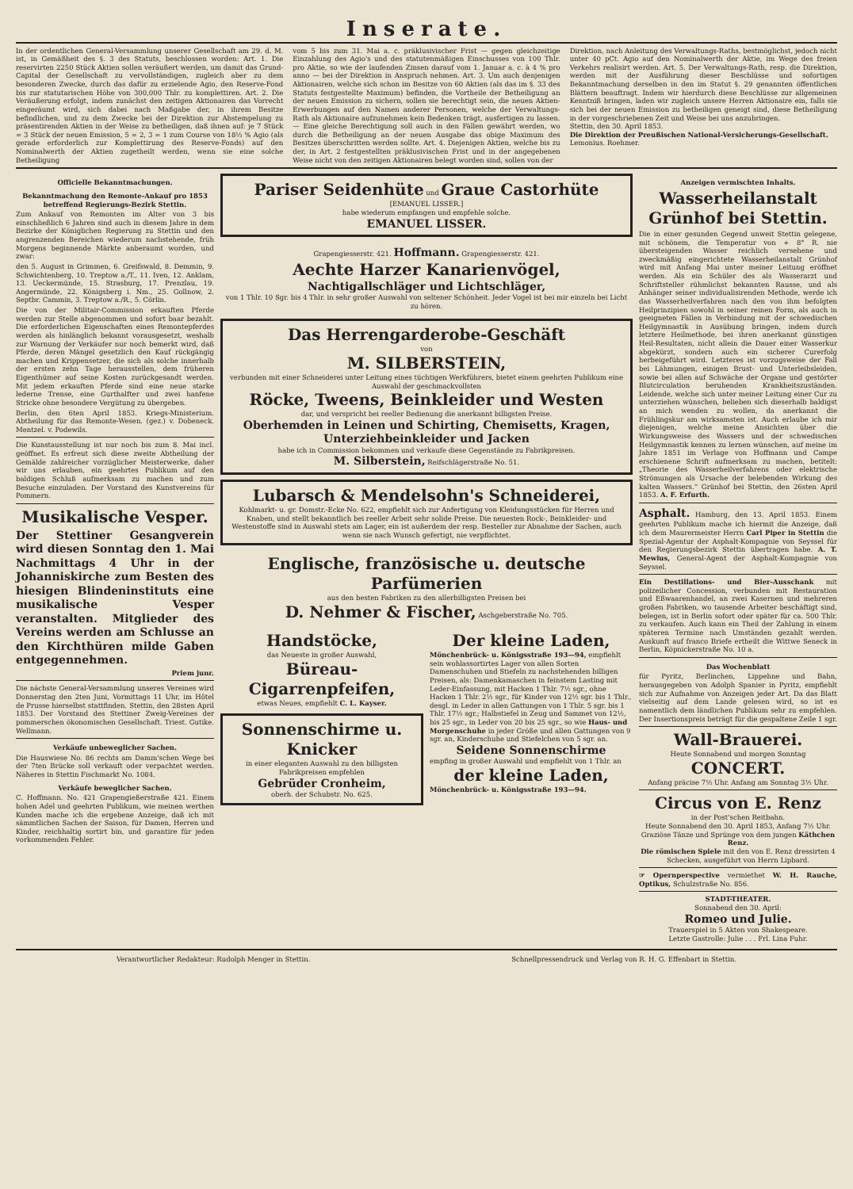Inserate.
In der ordentlichen General-Versammlung unserer Gesellschaft am 29. d. M. ist, in Gemäßheit des §. 3 des Statuts, beschlossen worden: Art. 1. Die reservirten 2250 Stück Aktien sollen veräußert werden, um damit das Grund-Capital der Gesellschaft zu vervollständigen, zugleich aber zu dem besonderen Zwecke, durch das dafür zu erzielende Agio, den Reserve-Fond bis zur statutarischen Höhe von 300,000 Thlr. zu komplettiren. Art. 2. Die Veräußerung erfolgt, indem zunächst den zeitigen Aktionairen das Vorrecht eingeräumt wird, sich dabei nach Maßgabe der, in ihrem Besitze befindlichen, und zu dem Zwecke bei der Direktion zur Abstempelung zu präsentirenden Aktien in der Weise zu betheiligen, daß ihnen auf: je 7 Stück = 3 Stück der neuen Emission, 5 = 2, 3 = 1 zum Course von 18⅓ % Agio (als gerade erforderlich zur Komplettirung des Reserve-Fonds) auf den Nominalwerth der Aktien zugetheilt werden, wenn sie eine solche Betheiligung
vom 5 bis zum 31. Mai a. c. präklusivischer Frist — gegen gleichzeitige Einzahlung des Agio's und des statutenmäßigen Einschusses von 100 Thlr. pro Aktie, so wie der laufenden Zinsen darauf vom 1. Januar a. c. à 4 % pro anno — bei der Direktion in Anspruch nehmen. Art. 3. Um auch denjenigen Aktionairen, welche sich schon im Besitze von 60 Aktien (als das im §. 33 des Statuts festgestellte Maximum) befinden, die Vortheile der Betheiligung an der neuen Emission zu sichern, sollen sie berechtigt sein, die neuen Aktien-Erwerbungen auf den Namen anderer Personen, welche der Verwaltungs-Rath als Aktionaire aufzunehmen kein Bedenken trägt, ausfertigen zu lassen. — Eine gleiche Berechtigung soll auch in den Fällen gewährt werden, wo durch die Betheiligung an der neuen Ausgabe das obige Maximum des Besitzes überschritten werden sollte. Art. 4. Diejenigen Aktien, welche bis zu der, in Art. 2 festgestellten präklusivischen Frist und in der angegebenen Weise nicht von den zeitigen Aktionairen belegt worden sind, sollen von der
Direktion, nach Anleitung des Verwaltungs-Raths, bestmöglichst, jedoch nicht unter 40 pCt. Agio auf den Nominalwerth der Aktie, im Wege des freien Verkehrs realisirt werden. Art. 5. Der Verwaltungs-Rath, resp. die Direktion, werden mit der Ausführung dieser Beschlüsse und sofortigen Bekanntmachung derselben in den im Statut §. 29 genannten öffentlichen Blättern beauftragt. Indem wir hierdurch diese Beschlüsse zur allgemeinen Kenntniß bringen, laden wir zugleich unsere Herren Aktionaire ein, falls sie sich bei der neuen Emission zu betheiligen geneigt sind, diese Betheiligung in der vorgeschriebenen Zeit und Weise bei uns anzubringen.
Stettin, den 30. April 1853.
Die Direktion der Preußischen National-Versicherungs-Gesellschaft.
Lemonius. Roehmer.
Officielle Bekanntmachungen.
Bekanntmachung den Remonte-Ankauf pro 1853 betreffend Regierungs-Bezirk Stettin.
Zum Ankauf von Remonten im Alter von 3 bis einschließlich 6 Jahren sind auch in diesem Jahre in dem Bezirke der Königlichen Regierung zu Stettin und den angrenzenden Bereichen wiederum nachstehende, früh Morgens beginnende Märkte anberaumt worden, und zwar:
den 5. August in Grimmen, 6. Greifswald, 8. Demmin, 9. Schwichtenberg, 10. Treptow a./T., 11. Iven, 12. Anklam, 13. Ueckermünde, 15. Strasburg, 17. Prenzlau, 19. Angermünde, 22. Königsberg i. Nm., 25. Gollnow, 2. Septbr. Cammin, 3. Treptow a./R., 5. Cörlin.
Die von der Militair-Commission erkauften Pferde werden zur Stelle abgenommen und sofort baar bezahlt. Die erforderlichen Eigenschaften eines Remontepferdes werden als hinlänglich bekannt vorausgesetzt, weshalb zur Warnung der Verkäufer nur noch bemerkt wird, daß Pferde, deren Mängel gesetzlich den Kauf rückgängig machen und Krippensetzer, die sich als solche innerhalb der ersten zehn Tage herausstellen, dem früheren Eigenthümer auf seine Kosten zurückgesandt werden. Mit jedem erkauften Pferde sind eine neue starke lederne Trense, eine Gurthalfter und zwei hanfene Stricke ohne besondere Vergütung zu übergeben.
Berlin, den 6ten April 1853. Kriegs-Ministerium. Abtheilung für das Remonte-Wesen. (gez.) v. Dobeneck. Mentzel. v. Podewils.
Die Kunstausstellung ist nur noch bis zum 8. Mai incl. geöffnet. Es erfreut sich diese zweite Abtheilung der Gemälde zahlreicher vorzüglicher Meisterwerke, daher wir uns erlauben, ein geehrtes Publikum auf den baldigen Schluß aufmerksam zu machen und zum Besuche einzuladen. Der Vorstand des Kunstvereins für Pommern.
Musikalische Vesper.
Der Stettiner Gesangverein wird diesen Sonntag den 1. Mai Nachmittags 4 Uhr in der Johanniskirche zum Besten des hiesigen Blindeninstituts eine musikalische Vesper veranstalten. Mitglieder des Vereins werden am Schlusse an den Kirchthüren milde Gaben entgegennehmen.
Priem junr.
Die nächste General-Versammlung unseres Vereines wird Donnerstag den 2ten Juni, Vormittags 11 Uhr, im Hôtel de Prusse hierselbst stattfinden. Stettin, den 28sten April 1853. Der Vorstand des Stettiner Zweig-Vereines der pommerschen ökonomischen Gesellschaft. Triest. Gutike. Wellmann.
Verkäufe unbeweglicher Sachen.
Die Hauswiese No. 86 rechts am Damm'schen Wege bei der 7ten Brücke soll verkauft oder verpachtet werden. Näheres in Stettin Fischmarkt No. 1084.
Verkäufe beweglicher Sachen.
C. Hoffmann. No. 421 Grapengießerstraße 421. Einem hohen Adel und geehrten Publikum, wie meinen werthen Kunden mache ich die ergebene Anzeige, daß ich mit sämmtlichen Sachen der Saison, für Damen, Herren und Kinder, reichhaltig sortirt bin, und garantire für jeden vorkommenden Fehler.
Pariser Seidenhüte und Graue Castorhüte
[EMANUEL LISSER.]
habe wiederum empfangen und empfehle solche.
EMANUEL LISSER.
Grapengiesserstr. 421. Hoffmann. Grapengiesserstr. 421.
Aechte Harzer Kanarienvögel,
Nachtigallschläger und Lichtschläger,
von 1 Thlr. 10 Sgr. bis 4 Thlr. in sehr großer Auswahl von seltener Schönheit. Jeder Vogel ist bei mir einzeln bei Licht zu hören.
Das Herrengarderobe-Geschäft
von
M. SILBERSTEIN,
verbunden mit einer Schneiderei unter Leitung eines tüchtigen Werkführers, bietet einem geehrten Publikum eine Auswahl der geschmackvollsten
Röcke, Tweens, Beinkleider und Westen
dar, und verspricht bei reeller Bedienung die anerkannt billigsten Preise.
Oberhemden in Leinen und Schirting, Chemisetts, Kragen, Unterziehbeinkleider und Jacken
habe ich in Commission bekommen und verkaufe diese Gegenstände zu Fabrikpreisen.
M. Silberstein, Reifschlägerstraße No. 51.
Lubarsch & Mendelsohn's Schneiderei,
Kohlmarkt- u. gr. Domstr.-Ecke No. 622, empfiehlt sich zur Anfertigung von Kleidungsstücken für Herren und Knaben, und stellt bekanntlich bei reeller Arbeit sehr solide Preise. Die neuesten Rock-, Beinkleider- und Westenstoffe sind in Auswahl stets am Lager, ein ist außerdem der resp. Besteller zur Abnahme der Sachen, auch wenn sie nach Wunsch gefertigt, nie verpflichtet.
Englische, französische u. deutsche Parfümerien
aus den besten Fabriken zu den allerbilligsten Preisen bei
D. Nehmer & Fischer, Aschgeberstraße No. 705.
Handstöcke,
das Neueste in großer Auswahl,
Büreau-Cigarrenpfeifen,
etwas Neues, empfiehlt C. L. Kayser.
Sonnenschirme u. Knicker
in einer eleganten Auswahl zu den billigsten Fabrikpreisen empfehlen
Gebrüder Cronheim,
oberh. der Schubstr. No. 625.
Der kleine Laden,
Mönchenbrück- u. Königsstraße 193—94, empfiehlt sein wohlassortirtes Lager von allen Sorten Damenschuhen und Stiefeln zu nachstehenden billigen Preisen, als: Damenkamaschen in feinstem Lasting mit Leder-Einfassung, mit Hacken 1 Thlr. 7½ sgr., ohne Hacken 1 Thlr. 2½ sgr., für Kinder von 12½ sgr. bis 1 Thlr., desgl. in Leder in allen Gattungen von 1 Thlr. 5 sgr. bis 1 Thlr. 17½ sgr.; Halbstiefel in Zeug und Sammet von 12½, bis 25 sgr., in Leder von 20 bis 25 sgr., so wie Haus- und Morgenschuhe in jeder Größe und allen Gattungen von 9 sgr. an, Kinderschuhe und Stiefelchen von 5 sgr. an.
Seidene Sonnenschirme
empfing in großer Auswahl und empfiehlt von 1 Thlr. an
der kleine Laden,
Mönchenbrück- u. Königsstraße 193—94.
Anzeigen vermischten Inhalts.
Wasserheilanstalt Grünhof bei Stettin.
Die in einer gesunden Gegend unweit Stettin gelegene, mit schönem, die Temperatur von + 8° R. nie übersteigenden Wasser reichlich versehene und zweckmäßig eingerichtete Wasserheilanstalt Grünhof wird mit Anfang Mai unter meiner Leitung eröffnet werden. Als ein Schüler des als Wasserarzt und Schriftsteller rühmlichst bekannten Rausse, und als Anhänger seiner individualisirenden Methode, werde ich das Wasserheilverfahren nach den von ihm befolgten Heilprinzipien sowohl in seiner reinen Form, als auch in geeigneten Fällen in Verbindung mit der schwedischen Heilgymnastik in Ausübung bringen, indem durch letztere Heilmethode, bei ihren anerkannt günstigen Heil-Resultaten, nicht allein die Dauer einer Wasserkur abgekürzt, sondern auch ein sicherer Curerfolg herbeigeführt wird. Letzteres ist vorzugsweise der Fall bei Lähmungen, einigen Brust- und Unterleibsleiden, sowie bei allen auf Schwäche der Organe und gestörter Blutcirculation beruhenden Krankheitszuständen. Leidende, welche sich unter meiner Leitung einer Cur zu unterziehen wünschen, belieben sich dieserhalb baldigst an mich wenden zu wollen, da anerkannt die Frühlingskur am wirksamsten ist. Auch erlaube ich mir diejenigen, welche meine Ansichten über die Wirkungsweise des Wassers und der schwedischen Heilgymnastik kennen zu lernen wünschen, auf meine im Jahre 1851 im Verlage von Hoffmann und Campe erschienene Schrift aufmerksam zu machen, betitelt: „Theorie des Wasserheilverfahrens oder elektrische Strömungen als Ursache der belebenden Wirkung des kalten Wassers.“ Grünhof bei Stettin, den 26sten April 1853. A. F. Erfurth.
Asphalt. Hamburg, den 13. April 1853. Einem geehrten Publikum mache ich hiermit die Anzeige, daß ich dem Maurermeister Herrn Carl Piper in Stettin die Spezial-Agentur der Asphalt-Kompagnie von Seyssel für den Regierungsbezirk Stettin übertragen habe. A. T. Mewius, General-Agent der Asphalt-Kompagnie von Seyssel.
Ein Destillations- und Bier-Ausschank mit polizeilicher Concession, verbunden mit Restauration und Eßwaarenhandel, an zwei Kasernen und mehreren großen Fabriken, wo tausende Arbeiter beschäftigt sind, belegen, ist in Berlin sofort oder später für ca. 500 Thlr. zu verkaufen. Auch kann ein Theil der Zahlung in einem späteren Termine nach Umständen gezahlt werden. Auskunft auf franco Briefe ertheilt die Wittwe Seneck in Berlin, Köpnickerstraße No. 10 a.
Das Wochenblatt
für Pyritz, Berlinchen, Lippehne und Bahn, herausgegeben von Adolph Spanier in Pyritz, empfiehlt sich zur Aufnahme von Anzeigen jeder Art. Da das Blatt vielseitig auf dem Lande gelesen wird, so ist es namentlich dem ländlichen Publikum sehr zu empfehlen. Der Insertionspreis beträgt für die gespaltene Zeile 1 sgr.
Wall-Brauerei.
Heute Sonnabend und morgen Sonntag
CONCERT.
Anfang präcise 7½ Uhr. Anfang am Sonntag 3½ Uhr.
Circus von E. Renz
in der Post'schen Reitbahn.
Heute Sonnabend den 30. April 1853, Anfang 7½ Uhr.
Graziöse Tänze und Sprünge von dem jungen Käthchen Renz.
Die römischen Spiele mit den von E. Renz dressirten 4 Schecken, ausgeführt von Herrn Lipbard.
☞ Opernperspective vermiethet W. H. Rauche, Optikus, Schulzstraße No. 856.
STADT-THEATER.
Sonnabend den 30. April:
Romeo und Julie.
Trauerspiel in 5 Akten von Shakespeare.
Letzte Gastrolle: Julie . . . Frl. Lina Fuhr.
Verantwortlicher Redakteur: Rudolph Menger in Stettin. Schnellpressendruck und Verlag von R. H. G. Effenbart in Stettin.